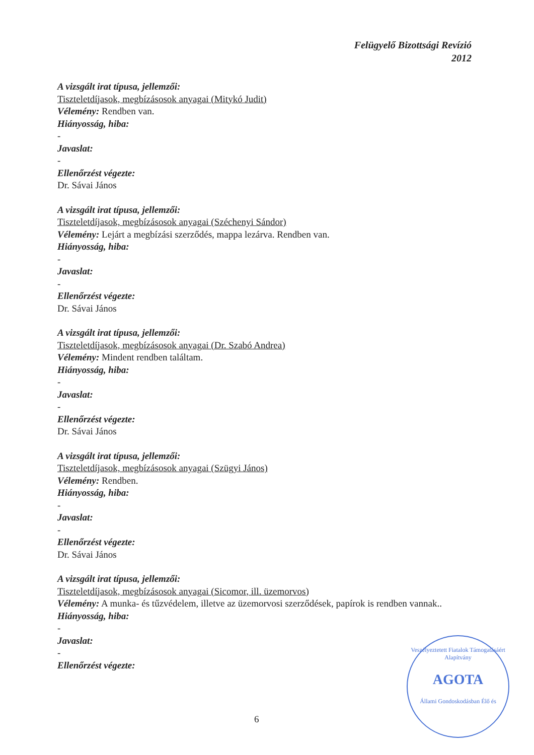Felügyelő Bizottsági Revízió
2012
A vizsgált irat típusa, jellemzői:
Tiszteletdíjasok, megbízásosok anyagai (Mitykó Judit)
Vélemény: Rendben van.
Hiányosság, hiba:
-
Javaslat:
-
Ellenőrzést végezte:
Dr. Sávai János
A vizsgált irat típusa, jellemzői:
Tiszteletdíjasok, megbízásosok anyagai (Széchenyi Sándor)
Vélemény: Lejárt a megbízási szerződés, mappa lezárva. Rendben van.
Hiányosság, hiba:
-
Javaslat:
-
Ellenőrzést végezte:
Dr. Sávai János
A vizsgált irat típusa, jellemzői:
Tiszteletdíjasok, megbízásosok anyagai (Dr. Szabó Andrea)
Vélemény: Mindent rendben találtam.
Hiányosság, hiba:
-
Javaslat:
-
Ellenőrzést végezte:
Dr. Sávai János
A vizsgált irat típusa, jellemzői:
Tiszteletdíjasok, megbízásosok anyagai (Szügyi János)
Vélemény: Rendben.
Hiányosság, hiba:
-
Javaslat:
-
Ellenőrzést végezte:
Dr. Sávai János
A vizsgált irat típusa, jellemzői:
Tiszteletdíjasok, megbízásosok anyagai (Sicomor, ill. üzemorvos)
Vélemény: A munka- és tűzvédelem, illetve az üzemorvosi szerződések, papírok is rendben vannak..
Hiányosság, hiba:
-
Javaslat:
-
Ellenőrzést végezte:
6
Veszélyeztetett Fiatalok Támogatásáért Alapítvány
AGOTA
Állami Gondoskodásban Élő és